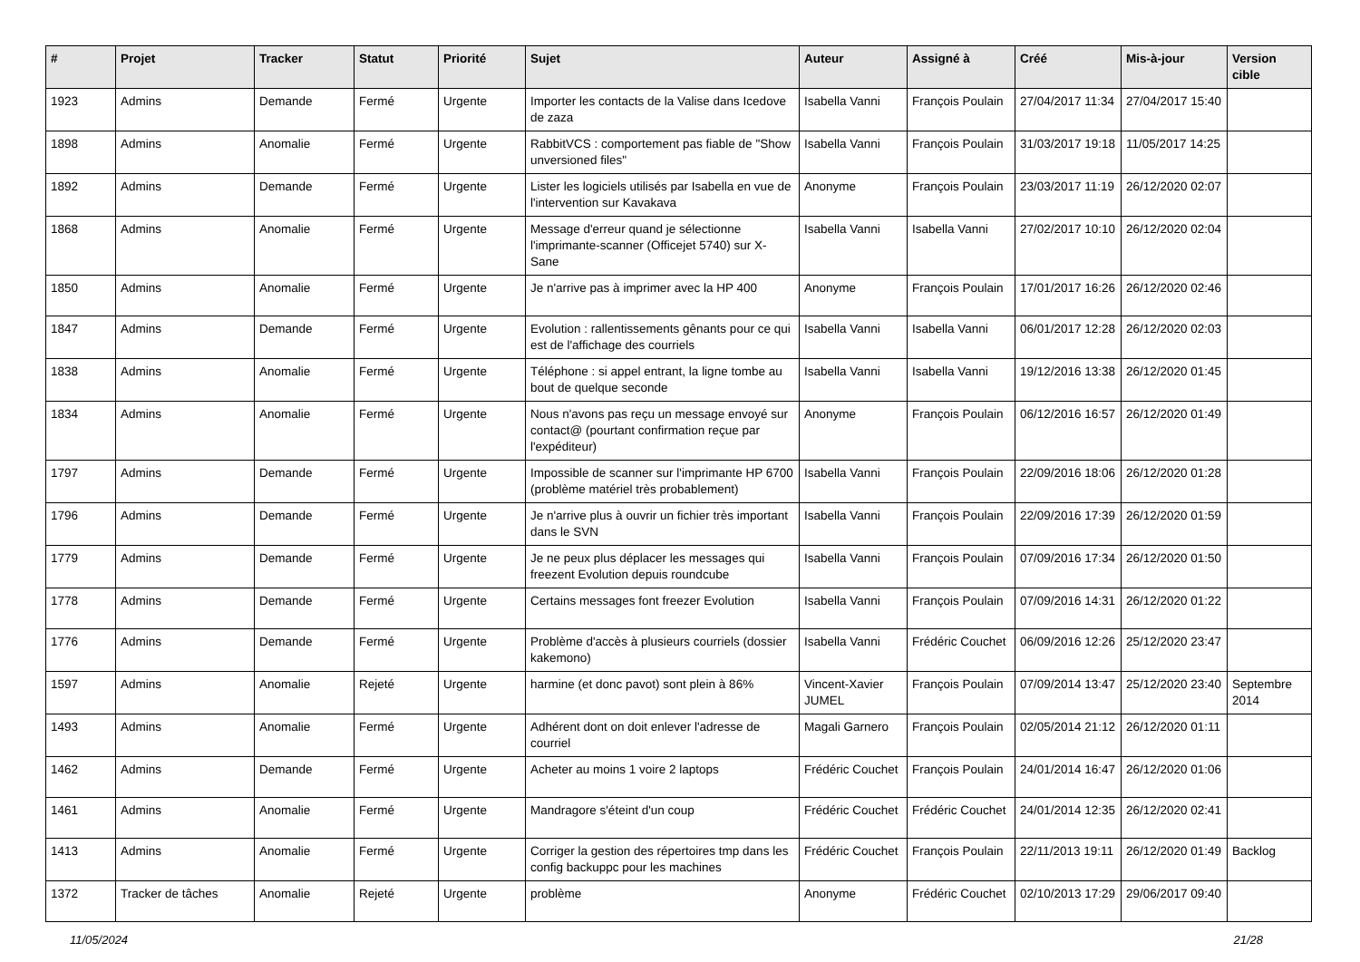| # | Projet | Tracker | Statut | Priorité | Sujet | Auteur | Assigné à | Créé | Mis-à-jour | Version cible |
| --- | --- | --- | --- | --- | --- | --- | --- | --- | --- | --- |
| 1923 | Admins | Demande | Fermé | Urgente | Importer les contacts de la Valise dans Icedove de zaza | Isabella Vanni | François Poulain | 27/04/2017 11:34 | 27/04/2017 15:40 | |
| 1898 | Admins | Anomalie | Fermé | Urgente | RabbitVCS : comportement pas fiable de "Show unversioned files" | Isabella Vanni | François Poulain | 31/03/2017 19:18 | 11/05/2017 14:25 | |
| 1892 | Admins | Demande | Fermé | Urgente | Lister les logiciels utilisés par Isabella en vue de l'intervention sur Kavakava | Anonyme | François Poulain | 23/03/2017 11:19 | 26/12/2020 02:07 | |
| 1868 | Admins | Anomalie | Fermé | Urgente | Message d'erreur quand je sélectionne l'imprimante-scanner (Officejet 5740) sur X-Sane | Isabella Vanni | Isabella Vanni | 27/02/2017 10:10 | 26/12/2020 02:04 | |
| 1850 | Admins | Anomalie | Fermé | Urgente | Je n'arrive pas à imprimer avec la HP 400 | Anonyme | François Poulain | 17/01/2017 16:26 | 26/12/2020 02:46 | |
| 1847 | Admins | Demande | Fermé | Urgente | Evolution : rallentissements gênants pour ce qui est de l'affichage des courriels | Isabella Vanni | Isabella Vanni | 06/01/2017 12:28 | 26/12/2020 02:03 | |
| 1838 | Admins | Anomalie | Fermé | Urgente | Téléphone : si appel entrant, la ligne tombe au bout de quelque seconde | Isabella Vanni | Isabella Vanni | 19/12/2016 13:38 | 26/12/2020 01:45 | |
| 1834 | Admins | Anomalie | Fermé | Urgente | Nous n'avons pas reçu un message envoyé sur contact@ (pourtant confirmation reçue par l'expéditeur) | Anonyme | François Poulain | 06/12/2016 16:57 | 26/12/2020 01:49 | |
| 1797 | Admins | Demande | Fermé | Urgente | Impossible de scanner sur l'imprimante HP 6700 (problème matériel très probablement) | Isabella Vanni | François Poulain | 22/09/2016 18:06 | 26/12/2020 01:28 | |
| 1796 | Admins | Demande | Fermé | Urgente | Je n'arrive plus à ouvrir un fichier très important dans le SVN | Isabella Vanni | François Poulain | 22/09/2016 17:39 | 26/12/2020 01:59 | |
| 1779 | Admins | Demande | Fermé | Urgente | Je ne peux plus déplacer les messages qui freezent Evolution depuis roundcube | Isabella Vanni | François Poulain | 07/09/2016 17:34 | 26/12/2020 01:50 | |
| 1778 | Admins | Demande | Fermé | Urgente | Certains messages font freezer Evolution | Isabella Vanni | François Poulain | 07/09/2016 14:31 | 26/12/2020 01:22 | |
| 1776 | Admins | Demande | Fermé | Urgente | Problème d'accès à plusieurs courriels (dossier kakemono) | Isabella Vanni | Frédéric Couchet | 06/09/2016 12:26 | 25/12/2020 23:47 | |
| 1597 | Admins | Anomalie | Rejeté | Urgente | harmine (et donc pavot) sont plein à 86% | Vincent-Xavier JUMEL | François Poulain | 07/09/2014 13:47 | 25/12/2020 23:40 | Septembre 2014 |
| 1493 | Admins | Anomalie | Fermé | Urgente | Adhérent dont on doit enlever l'adresse de courriel | Magali Garnero | François Poulain | 02/05/2014 21:12 | 26/12/2020 01:11 | |
| 1462 | Admins | Demande | Fermé | Urgente | Acheter au moins 1 voire 2 laptops | Frédéric Couchet | François Poulain | 24/01/2014 16:47 | 26/12/2020 01:06 | |
| 1461 | Admins | Anomalie | Fermé | Urgente | Mandragore s'éteint d'un coup | Frédéric Couchet | Frédéric Couchet | 24/01/2014 12:35 | 26/12/2020 02:41 | |
| 1413 | Admins | Anomalie | Fermé | Urgente | Corriger la gestion des répertoires tmp dans les config backuppc pour les machines | Frédéric Couchet | François Poulain | 22/11/2013 19:11 | 26/12/2020 01:49 | Backlog |
| 1372 | Tracker de tâches | Anomalie | Rejeté | Urgente | problème | Anonyme | Frédéric Couchet | 02/10/2013 17:29 | 29/06/2017 09:40 | |
11/05/2024 21/28